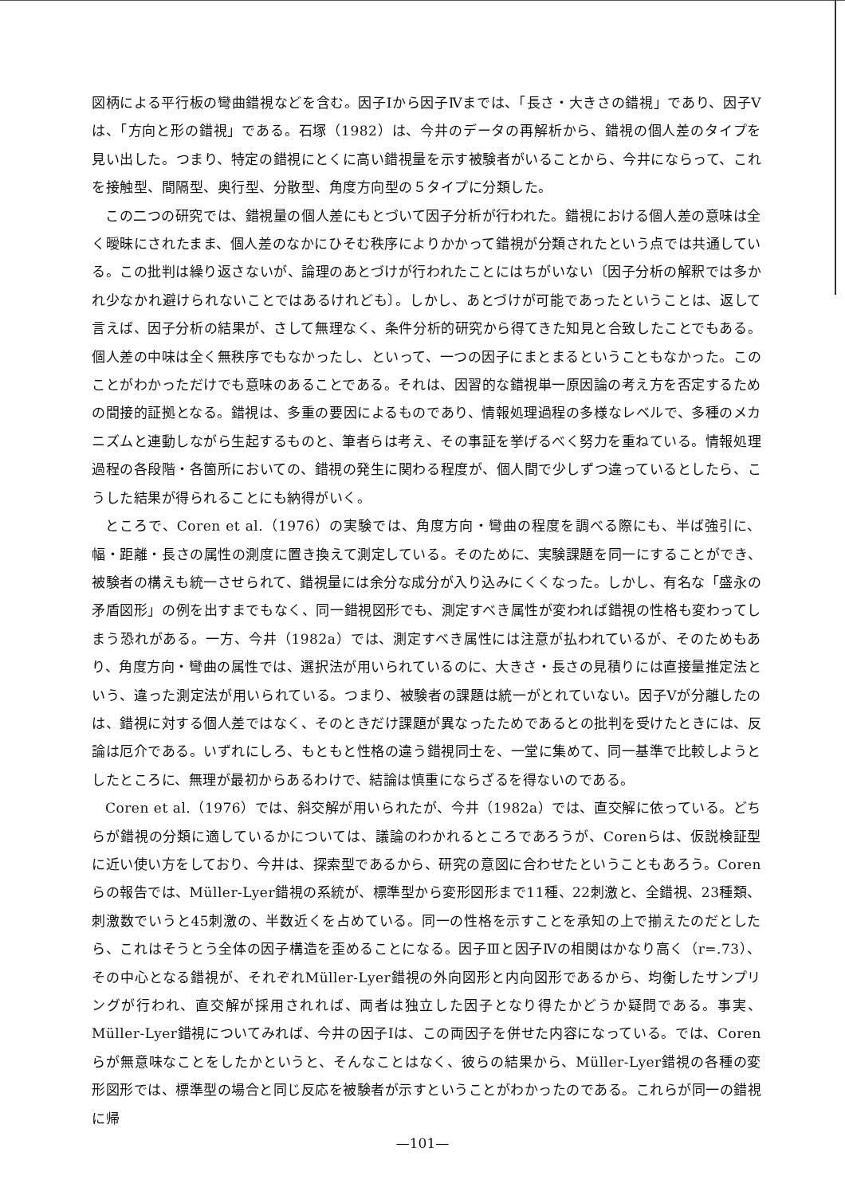図柄による平行板の彎曲錯視などを含む。因子Ⅰから因子Ⅳまでは、「長さ・大きさの錯視」であり、因子Ⅴは、「方向と形の錯視」である。石塚（1982）は、今井のデータの再解析から、錯視の個人差のタイプを見い出した。つまり、特定の錯視にとくに高い錯視量を示す被験者がいることから、今井にならって、これを接触型、間隔型、奥行型、分散型、角度方向型の５タイプに分類した。
この二つの研究では、錯視量の個人差にもとづいて因子分析が行われた。錯視における個人差の意味は全く曖昧にされたまま、個人差のなかにひそむ秩序によりかかって錯視が分類されたという点では共通している。この批判は繰り返さないが、論理のあとづけが行われたことにはちがいない〔因子分析の解釈では多かれ少なかれ避けられないことではあるけれども〕。しかし、あとづけが可能であったということは、返して言えば、因子分析の結果が、さして無理なく、条件分析的研究から得てきた知見と合致したことでもある。個人差の中味は全く無秩序でもなかったし、といって、一つの因子にまとまるということもなかった。このことがわかっただけでも意味のあることである。それは、因習的な錯視単一原因論の考え方を否定するための間接的証拠となる。錯視は、多重の要因によるものであり、情報処理過程の多様なレベルで、多種のメカニズムと連動しながら生起するものと、筆者らは考え、その事証を挙げるべく努力を重ねている。情報処理過程の各段階・各箇所においての、錯視の発生に関わる程度が、個人間で少しずつ違っているとしたら、こうした結果が得られることにも納得がいく。
ところで、Coren et al.（1976）の実験では、角度方向・彎曲の程度を調べる際にも、半ば強引に、幅・距離・長さの属性の測度に置き換えて測定している。そのために、実験課題を同一にすることができ、被験者の構えも統一させられて、錯視量には余分な成分が入り込みにくくなった。しかし、有名な「盛永の矛盾図形」の例を出すまでもなく、同一錯視図形でも、測定すべき属性が変われば錯視の性格も変わってしまう恐れがある。一方、今井（1982a）では、測定すべき属性には注意が払われているが、そのためもあり、角度方向・彎曲の属性では、選択法が用いられているのに、大きさ・長さの見積りには直接量推定法という、違った測定法が用いられている。つまり、被験者の課題は統一がとれていない。因子Ⅴが分離したのは、錯視に対する個人差ではなく、そのときだけ課題が異なったためであるとの批判を受けたときには、反論は厄介である。いずれにしろ、もともと性格の違う錯視同士を、一堂に集めて、同一基準で比較しようとしたところに、無理が最初からあるわけで、結論は慎重にならざるを得ないのである。
Coren et al.（1976）では、斜交解が用いられたが、今井（1982a）では、直交解に依っている。どちらが錯視の分類に適しているかについては、議論のわかれるところであろうが、Corenらは、仮説検証型に近い使い方をしており、今井は、探索型であるから、研究の意図に合わせたということもあろう。Corenらの報告では、Müller-Lyer錯視の系統が、標準型から変形図形まで11種、22刺激と、全錯視、23種類、刺激数でいうと45刺激の、半数近くを占めている。同一の性格を示すことを承知の上で揃えたのだとしたら、これはそうとう全体の因子構造を歪めることになる。因子Ⅲと因子Ⅳの相関はかなり高く（r=.73）、その中心となる錯視が、それぞれMüller-Lyer錯視の外向図形と内向図形であるから、均衡したサンプリングが行われ、直交解が採用されれば、両者は独立した因子となり得たかどうか疑問である。事実、Müller-Lyer錯視についてみれば、今井の因子Ⅰは、この両因子を併せた内容になっている。では、Corenらが無意味なことをしたかというと、そんなことはなく、彼らの結果から、Müller-Lyer錯視の各種の変形図形では、標準型の場合と同じ反応を被験者が示すということがわかったのである。これらが同一の錯視に帰
—101—